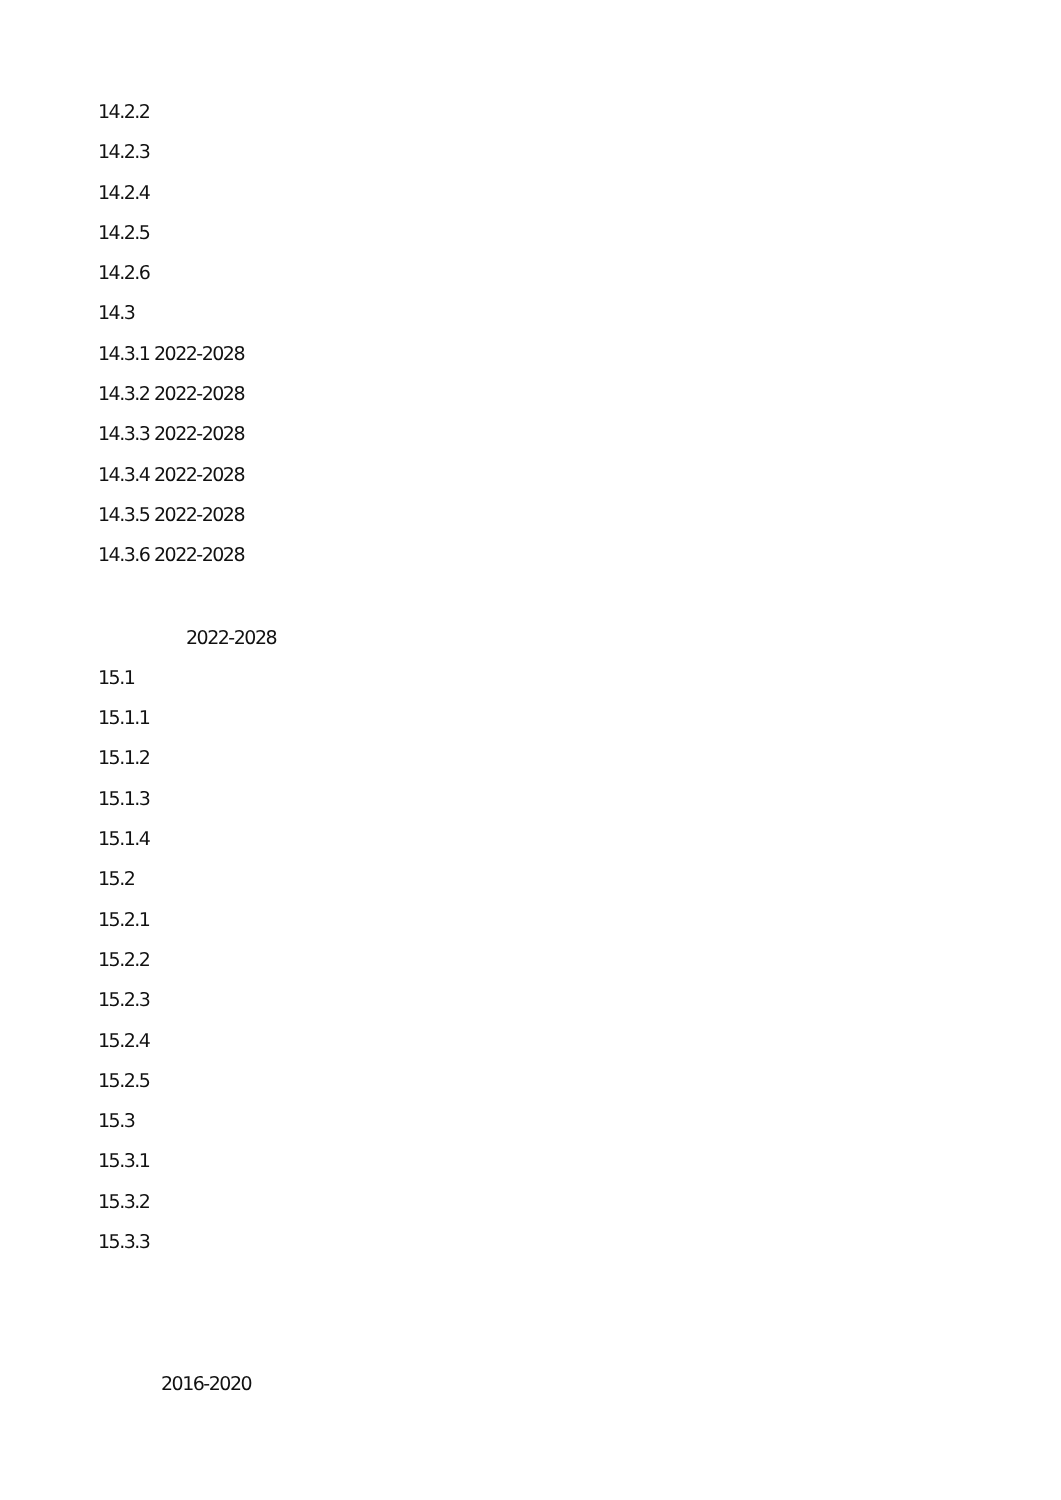14.2.2
14.2.3
14.2.4
14.2.5
14.2.6
14.3
14.3.1 2022-2028
14.3.2 2022-2028
14.3.3 2022-2028
14.3.4 2022-2028
14.3.5 2022-2028
14.3.6 2022-2028
2022-2028
15.1
15.1.1
15.1.2
15.1.3
15.1.4
15.2
15.2.1
15.2.2
15.2.3
15.2.4
15.2.5
15.3
15.3.1
15.3.2
15.3.3
2016-2020